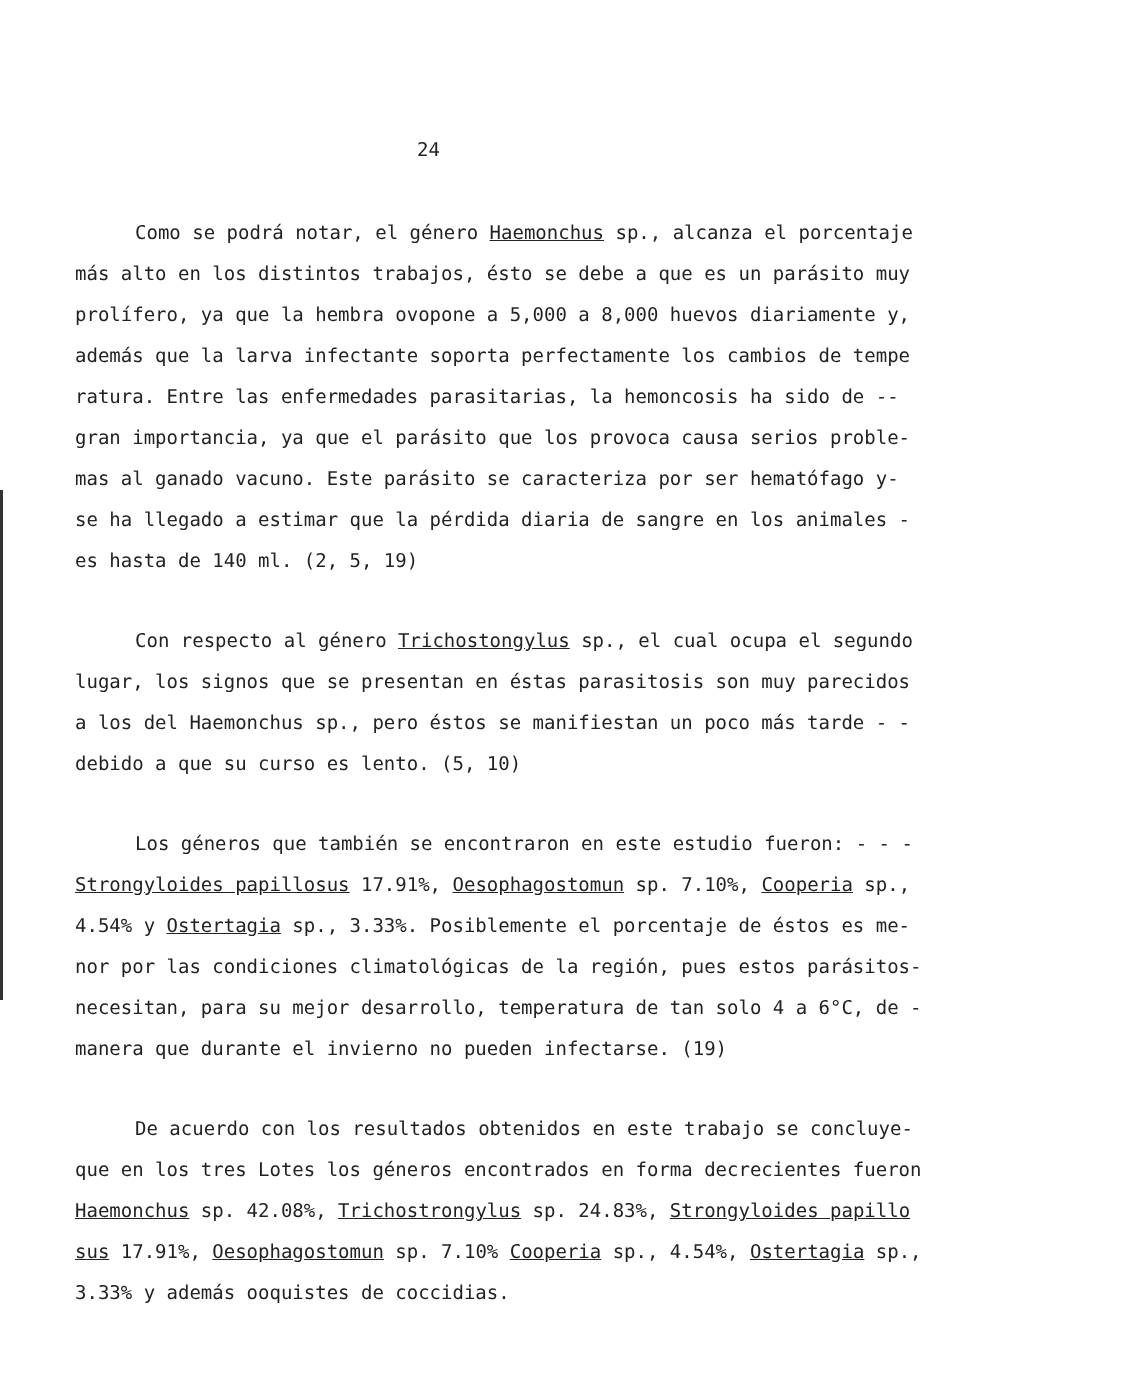24
Como se podrá notar, el género Haemonchus sp., alcanza el porcentaje
más alto en los distintos trabajos, ésto se debe a que es un parásito muy
prolífero, ya que la hembra ovopone a 5,000 a 8,000 huevos diariamente y,
además que la larva infectante soporta perfectamente los cambios de tempe
ratura. Entre las enfermedades parasitarias, la hemoncosis ha sido de --
gran importancia, ya que el parásito que los provoca causa serios proble-
mas al ganado vacuno. Este parásito se caracteriza por ser hematófago y-
se ha llegado a estimar que la pérdida diaria de sangre en los animales -
es hasta de 140 ml. (2, 5, 19)
Con respecto al género Trichostongylus sp., el cual ocupa el segundo
lugar, los signos que se presentan en éstas parasitosis son muy parecidos
a los del Haemonchus sp., pero éstos se manifiestan un poco más tarde - -
debido a que su curso es lento. (5, 10)
Los géneros que también se encontraron en este estudio fueron: - - -
Strongyloides papillosus 17.91%, Oesophagostomun sp. 7.10%, Cooperia sp.,
4.54% y Ostertagia sp., 3.33%. Posiblemente el porcentaje de éstos es me-
nor por las condiciones climatológicas de la región, pues estos parásitos-
necesitan, para su mejor desarrollo, temperatura de tan solo 4 a 6°C, de -
manera que durante el invierno no pueden infectarse. (19)
De acuerdo con los resultados obtenidos en este trabajo se concluye-
que en los tres Lotes los géneros encontrados en forma decrecientes fueron
Haemonchus sp. 42.08%, Trichostrongylus sp. 24.83%, Strongyloides papillo
sus 17.91%, Oesophagostomun sp. 7.10% Cooperia sp., 4.54%, Ostertagia sp.,
3.33% y además ooquistes de coccidias.